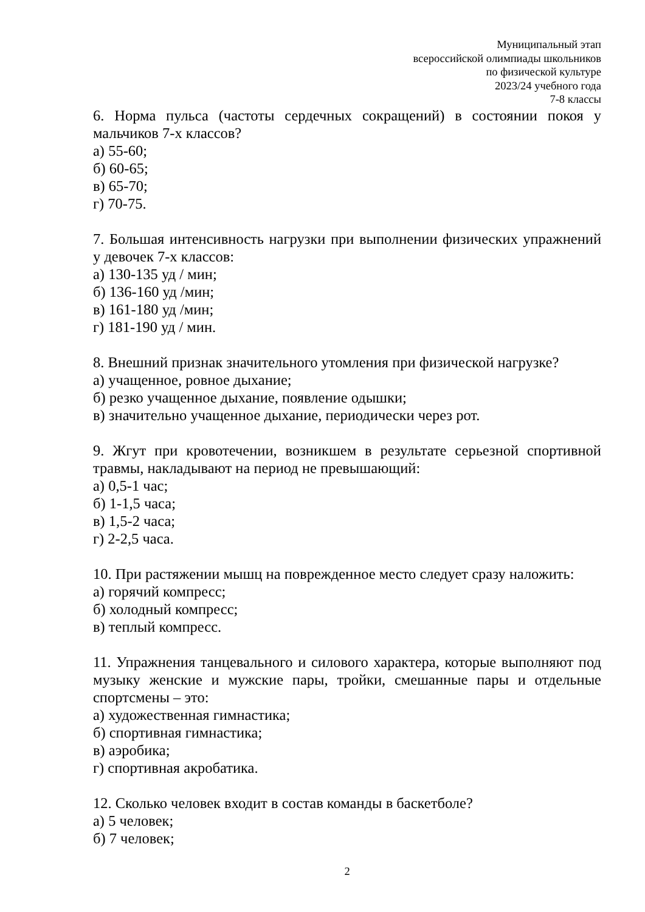Муниципальный этап
всероссийской олимпиады школьников
по физической культуре
2023/24 учебного года
7-8 классы
6. Норма пульса (частоты сердечных сокращений) в состоянии покоя у мальчиков 7-х классов?
а) 55-60;
б) 60-65;
в) 65-70;
г) 70-75.
7. Большая интенсивность нагрузки при выполнении физических упражнений у девочек 7-х классов:
а) 130-135 уд / мин;
б) 136-160 уд /мин;
в) 161-180 уд /мин;
г) 181-190 уд / мин.
8. Внешний признак значительного утомления при физической нагрузке?
а) учащенное, ровное дыхание;
б) резко учащенное дыхание, появление одышки;
в) значительно учащенное дыхание, периодически через рот.
9. Жгут при кровотечении, возникшем в результате серьезной спортивной травмы, накладывают на период не превышающий:
а) 0,5-1 час;
б) 1-1,5 часа;
в) 1,5-2 часа;
г) 2-2,5 часа.
10. При растяжении мышц на поврежденное место следует сразу наложить:
а) горячий компресс;
б) холодный компресс;
в) теплый компресс.
11. Упражнения танцевального и силового характера, которые выполняют под музыку женские и мужские пары, тройки, смешанные пары и отдельные спортсмены – это:
а) художественная гимнастика;
б) спортивная гимнастика;
в) аэробика;
г) спортивная акробатика.
12. Сколько человек входит в состав команды в баскетболе?
а) 5 человек;
б) 7 человек;
2